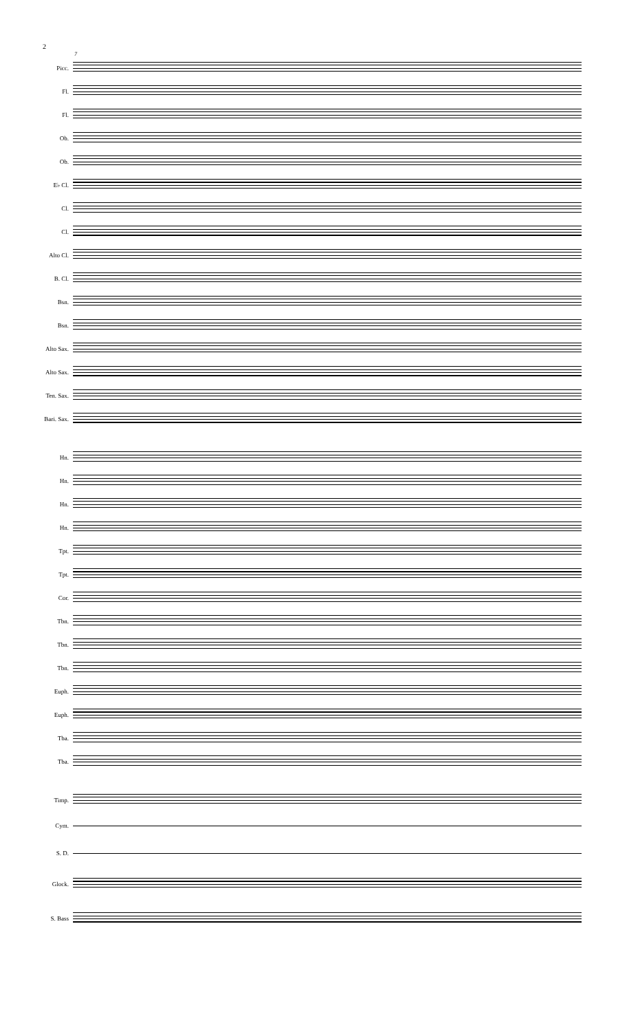2
7
Picc.
Fl.
Fl.
Ob.
Ob.
E♭ Cl.
Cl.
Cl.
Alto Cl.
B. Cl.
Bsn.
Bsn.
Alto Sax.
Alto Sax.
Ten. Sax.
Bari. Sax.
Hn.
Hn.
Hn.
Hn.
Tpt.
Tpt.
Cor.
Tbn.
Tbn.
Tbn.
Euph.
Euph.
Tba.
Tba.
Timp.
Cym.
S. D.
Glock.
S. Bass